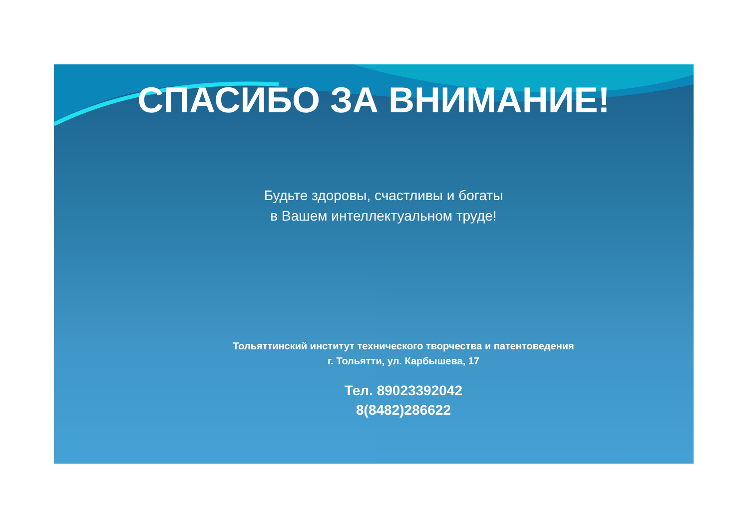СПАСИБО ЗА ВНИМАНИЕ!
Будьте здоровы, счастливы и богаты
в Вашем интеллектуальном труде!
Тольяттинский институт технического творчества и патентоведения
г. Тольятти, ул. Карбышева, 17
Тел. 89023392042
8(8482)286622